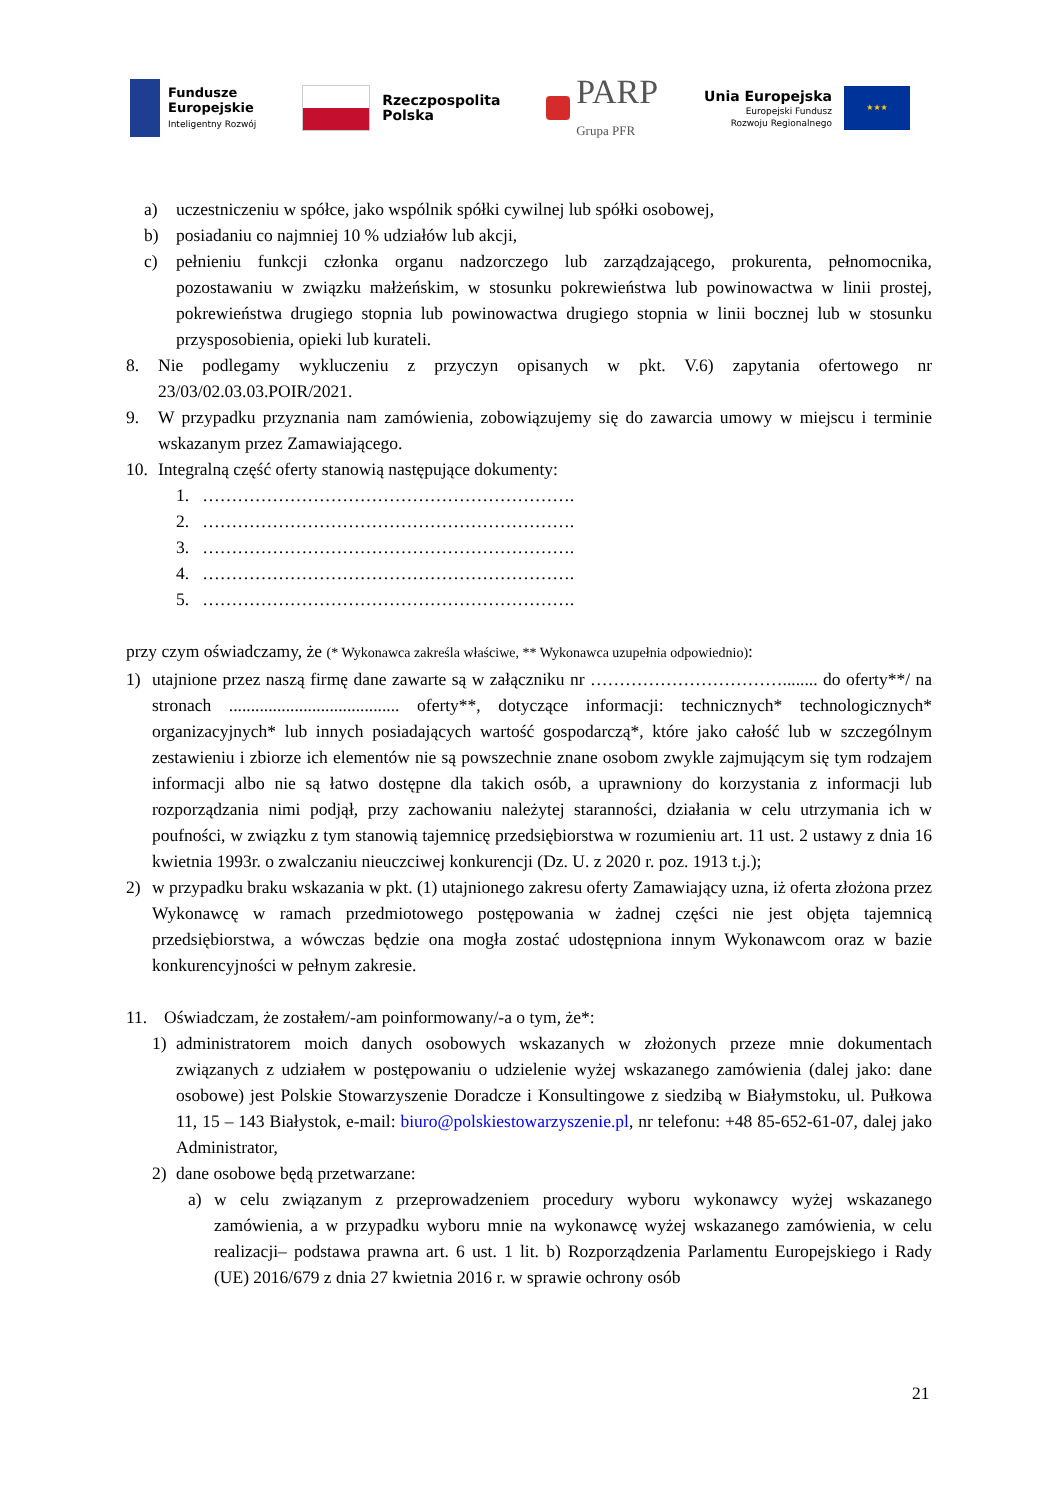Fundusze
Europejskie
Inteligentny Rozwój
Rzeczpospolita
Polska
PARP
Grupa PFR
Unia Europejska
Europejski Fundusz
Rozwoju Regionalnego
★★★
a) uczestniczeniu w spółce, jako wspólnik spółki cywilnej lub spółki osobowej,
b) posiadaniu co najmniej 10 % udziałów lub akcji,
c) pełnieniu funkcji członka organu nadzorczego lub zarządzającego, prokurenta, pełnomocnika, pozostawaniu w związku małżeńskim, w stosunku pokrewieństwa lub powinowactwa w linii prostej, pokrewieństwa drugiego stopnia lub powinowactwa drugiego stopnia w linii bocznej lub w stosunku przysposobienia, opieki lub kurateli.
8. Nie podlegamy wykluczeniu z przyczyn opisanych w pkt. V.6) zapytania ofertowego nr 23/03/02.03.03.POIR/2021.
9. W przypadku przyznania nam zamówienia, zobowiązujemy się do zawarcia umowy w miejscu i terminie wskazanym przez Zamawiającego.
10. Integralną część oferty stanowią następujące dokumenty:
1. ……………………………………………………….
2. ……………………………………………………….
3. ……………………………………………………….
4. ……………………………………………………….
5. ……………………………………………………….
przy czym oświadczamy, że (* Wykonawca zakreśla właściwe, ** Wykonawca uzupełnia odpowiednio):
1) utajnione przez naszą firmę dane zawarte są w załączniku nr ……………………………........ do oferty**/ na stronach ....................................... oferty**, dotyczące informacji: technicznych* technologicznych* organizacyjnych* lub innych posiadających wartość gospodarczą*, które jako całość lub w szczególnym zestawieniu i zbiorze ich elementów nie są powszechnie znane osobom zwykle zajmującym się tym rodzajem informacji albo nie są łatwo dostępne dla takich osób, a uprawniony do korzystania z informacji lub rozporządzania nimi podjął, przy zachowaniu należytej staranności, działania w celu utrzymania ich w poufności, w związku z tym stanowią tajemnicę przedsiębiorstwa w rozumieniu art. 11 ust. 2 ustawy z dnia 16 kwietnia 1993r. o zwalczaniu nieuczciwej konkurencji (Dz. U. z 2020 r. poz. 1913 t.j.);
2) w przypadku braku wskazania w pkt. (1) utajnionego zakresu oferty Zamawiający uzna, iż oferta złożona przez Wykonawcę w ramach przedmiotowego postępowania w żadnej części nie jest objęta tajemnicą przedsiębiorstwa, a wówczas będzie ona mogła zostać udostępniona innym Wykonawcom oraz w bazie konkurencyjności w pełnym zakresie.
11. Oświadczam, że zostałem/-am poinformowany/-a o tym, że*:
1) administratorem moich danych osobowych wskazanych w złożonych przeze mnie dokumentach związanych z udziałem w postępowaniu o udzielenie wyżej wskazanego zamówienia (dalej jako: dane osobowe) jest Polskie Stowarzyszenie Doradcze i Konsultingowe z siedzibą w Białymstoku, ul. Pułkowa 11, 15 – 143 Białystok, e-mail: biuro@polskiestowarzyszenie.pl, nr telefonu: +48 85-652-61-07, dalej jako Administrator,
2) dane osobowe będą przetwarzane:
a) w celu związanym z przeprowadzeniem procedury wyboru wykonawcy wyżej wskazanego zamówienia, a w przypadku wyboru mnie na wykonawcę wyżej wskazanego zamówienia, w celu realizacji– podstawa prawna art. 6 ust. 1 lit. b) Rozporządzenia Parlamentu Europejskiego i Rady (UE) 2016/679 z dnia 27 kwietnia 2016 r. w sprawie ochrony osób
21